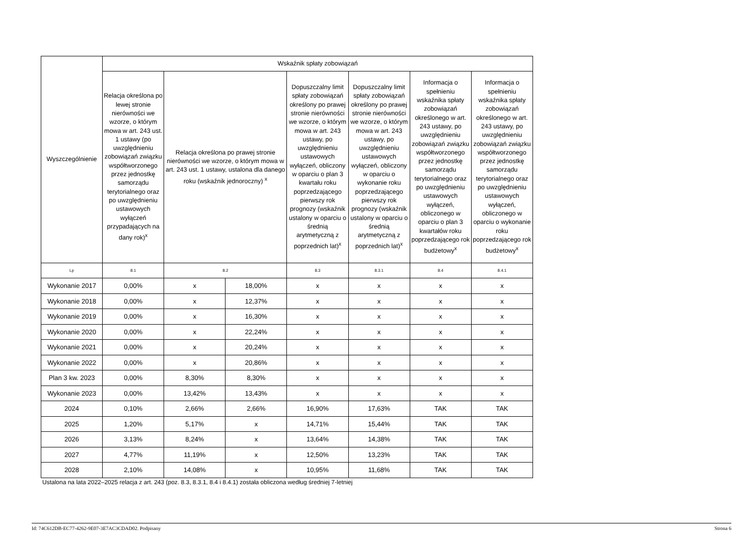| Wyszczególnienie | Wskaźnik spłaty zobowiązań | | | | | | |
| --- | --- | --- | --- | --- | --- | --- | --- |
| | Relacja określona po lewej stronie nierówności we wzorze, o którym mowa w art. 243 ust. 1 ustawy (po uwzględnieniu zobowiązań związku współtworzonego przez jednostkę samorządu terytorialnego oraz po uwzględnieniu ustawowych wyłączeń przypadających na dany rok)<sup>x</sup> | Relacja określona po prawej stronie nierówności we wzorze, o którym mowa w art. 243 ust. 1 ustawy, ustalona dla danego roku (wskaźnik jednoroczny) <sup>x</sup> | | Dopuszczalny limit spłaty zobowiązań określony po prawej stronie nierówności we wzorze, o którym mowa w art. 243 ustawy, po uwzględnieniu ustawowych wyłączeń, obliczony w oparciu o plan 3 kwartału roku poprzedzającego pierwszy rok prognozy (wskaźnik ustalony w oparciu o średnią arytmetyczną z poprzednich lat)<sup>x</sup> | Dopuszczalny limit spłaty zobowiązań określony po prawej stronie nierówności we wzorze, o którym mowa w art. 243 ustawy, po uwzględnieniu ustawowych wyłączeń, obliczony w oparciu o wykonanie roku poprzedzającego pierwszy rok prognozy (wskaźnik ustalony w oparciu o średnią arytmetyczną z poprzednich lat)<sup>x</sup> | Informacja o spełnieniu wskaźnika spłaty zobowiązań określonego w art. 243 ustawy, po uwzględnieniu zobowiązań związku współtworzonego przez jednostkę samorządu terytorialnego oraz po uwzględnieniu ustawowych wyłączeń, obliczonego w oparciu o plan 3 kwartałów roku poprzedzającego rok budżetowy<sup>x</sup> | Informacja o spełnieniu wskaźnika spłaty zobowiązań określonego w art. 243 ustawy, po uwzględnieniu zobowiązań związku współtworzonego przez jednostkę samorządu terytorialnego oraz po uwzględnieniu ustawowych wyłączeń, obliczonego w oparciu o wykonanie roku poprzedzającego rok budżetowy<sup>x</sup> |
| Lp | 8.1 | 8.2 | | 8.3 | 8.3.1 | 8.4 | 8.4.1 |
| Wykonanie 2017 | 0,00% | x | 18,00% | x | x | x | x |
| Wykonanie 2018 | 0,00% | x | 12,37% | x | x | x | x |
| Wykonanie 2019 | 0,00% | x | 16,30% | x | x | x | x |
| Wykonanie 2020 | 0,00% | x | 22,24% | x | x | x | x |
| Wykonanie 2021 | 0,00% | x | 20,24% | x | x | x | x |
| Wykonanie 2022 | 0,00% | x | 20,86% | x | x | x | x |
| Plan 3 kw. 2023 | 0,00% | 8,30% | 8,30% | x | x | x | x |
| Wykonanie 2023 | 0,00% | 13,42% | 13,43% | x | x | x | x |
| 2024 | 0,10% | 2,66% | 2,66% | 16,90% | 17,63% | TAK | TAK |
| 2025 | 1,20% | 5,17% | x | 14,71% | 15,44% | TAK | TAK |
| 2026 | 3,13% | 8,24% | x | 13,64% | 14,38% | TAK | TAK |
| 2027 | 4,77% | 11,19% | x | 12,50% | 13,23% | TAK | TAK |
| 2028 | 2,10% | 14,08% | x | 10,95% | 11,68% | TAK | TAK |
Ustalona na lata 2022–2025 relacja z art. 243 (poz. 8.3, 8.3.1, 8.4 i 8.4.1) została obliczona według średniej 7-letniej
Id: 74C612DB-EC77-4262-9E07-3E7AC3CDAD02. Podpisany Strona 6